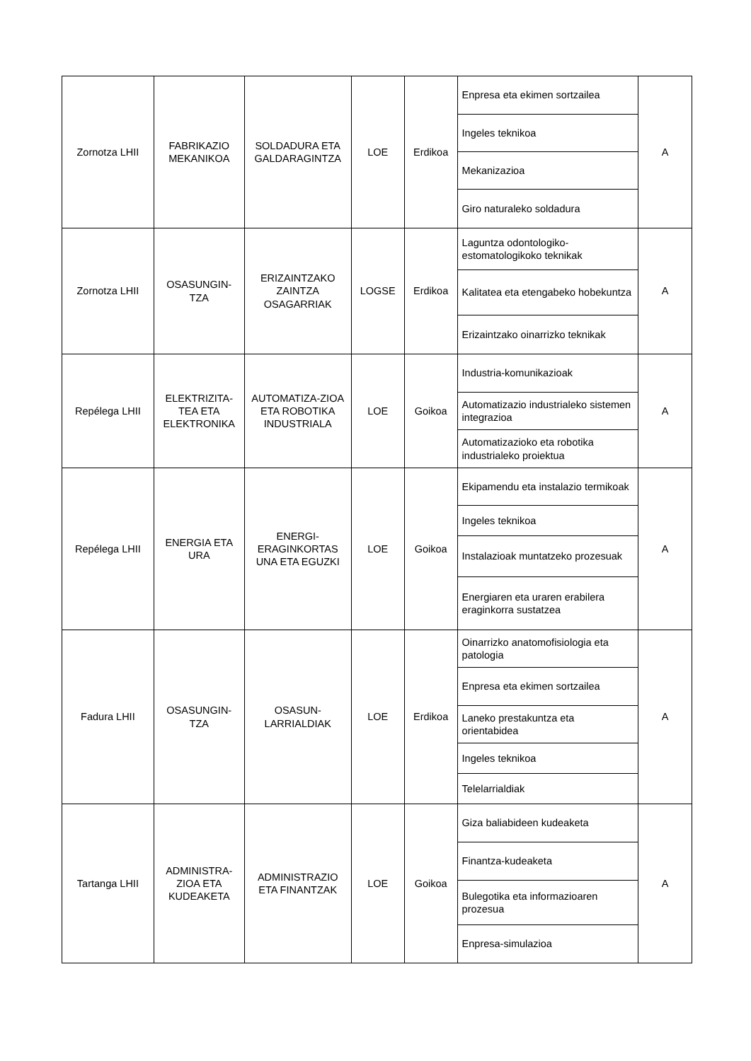| Zornotza LHII | FABRIKAZIO MEKANIKOA | SOLDADURA ETA GALDARAGINTZA | LOE | Erdikoa | Enpresa eta ekimen sortzailea | A |
| | | | | | Ingeles teknikoa | |
| | | | | | Mekanizazioa | |
| | | | | | Giro naturaleko soldadura | |
| Zornotza LHII | OSASUNGIN-TZA | ERIZAINTZAKO ZAINTZA OSAGARRIAK | LOGSE | Erdikoa | Laguntza odontologiko-estomatologikoko teknikak | A |
| | | | | | Kalitatea eta etengabeko hobekuntza | |
| | | | | | Erizaintzako oinarrizko teknikak | |
| Repélega LHII | ELEKTRIZITA-TEA ETA ELEKTRONIKA | AUTOMATIZA-ZIOA ETA ROBOTIKA INDUSTRIALA | LOE | Goikoa | Industria-komunikazioak | A |
| | | | | | Automatizazio industrialeko sistemen integrazioa | |
| | | | | | Automatizazioko eta robotika industrialeko proiektua | |
| Repélega LHII | ENERGIA ETA URA | ENERGI-ERAGINKORTAS UNA ETA EGUZKI | LOE | Goikoa | Ekipamendu eta instalazio termikoak | A |
| | | | | | Ingeles teknikoa | |
| | | | | | Instalazioak muntatzeko prozesuak | |
| | | | | | Energiaren eta uraren erabilera eraginkorra sustatzea | |
| Fadura LHII | OSASUNGIN-TZA | OSASUN-LARRIALDIAK | LOE | Erdikoa | Oinarrizko anatomofisiologia eta patologia | A |
| | | | | | Enpresa eta ekimen sortzailea | |
| | | | | | Laneko prestakuntza eta orientabidea | |
| | | | | | Ingeles teknikoa | |
| | | | | | Telelarrialdiak | |
| Tartanga LHII | ADMINISTRA-ZIOA ETA KUDEAKETA | ADMINISTRAZIO ETA FINANTZAK | LOE | Goikoa | Giza baliabideen kudeaketa | A |
| | | | | | Finantza-kudeaketa | |
| | | | | | Bulegotika eta informazioaren prozesua | |
| | | | | | Enpresa-simulazioa | |